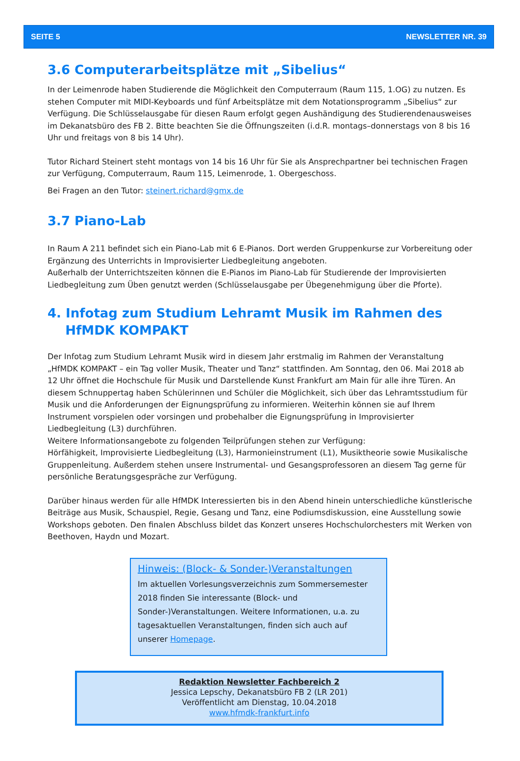SEITE 5 NEWSLETTER NR. 39
3.6 Computerarbeitsplätze mit „Sibelius“
In der Leimenrode haben Studierende die Möglichkeit den Computerraum (Raum 115, 1.OG) zu nutzen. Es stehen Computer mit MIDI-Keyboards und fünf Arbeitsplätze mit dem Notationsprogramm „Sibelius“ zur Verfügung. Die Schlüsselausgabe für diesen Raum erfolgt gegen Aushändigung des Studierendenausweises im Dekanatsbüro des FB 2. Bitte beachten Sie die Öffnungszeiten (i.d.R. montags–donnerstags von 8 bis 16 Uhr und freitags von 8 bis 14 Uhr).
Tutor Richard Steinert steht montags von 14 bis 16 Uhr für Sie als Ansprechpartner bei technischen Fragen zur Verfügung, Computerraum, Raum 115, Leimenrode, 1. Obergeschoss.
Bei Fragen an den Tutor: steinert.richard@gmx.de
3.7 Piano-Lab
In Raum A 211 befindet sich ein Piano-Lab mit 6 E-Pianos. Dort werden Gruppenkurse zur Vorbereitung oder Ergänzung des Unterrichts in Improvisierter Liedbegleitung angeboten.
Außerhalb der Unterrichtszeiten können die E-Pianos im Piano-Lab für Studierende der Improvisierten Liedbegleitung zum Üben genutzt werden (Schlüsselausgabe per Übegenehmigung über die Pforte).
4. Infotag zum Studium Lehramt Musik im Rahmen des
HfMDK KOMPAKT
Der Infotag zum Studium Lehramt Musik wird in diesem Jahr erstmalig im Rahmen der Veranstaltung „HfMDK KOMPAKT – ein Tag voller Musik, Theater und Tanz“ stattfinden. Am Sonntag, den 06. Mai 2018 ab 12 Uhr öffnet die Hochschule für Musik und Darstellende Kunst Frankfurt am Main für alle ihre Türen. An diesem Schnuppertag haben Schülerinnen und Schüler die Möglichkeit, sich über das Lehramtsstudium für Musik und die Anforderungen der Eignungsprüfung zu informieren. Weiterhin können sie auf Ihrem Instrument vorspielen oder vorsingen und probehalber die Eignungsprüfung in Improvisierter Liedbegleitung (L3) durchführen.
Weitere Informationsangebote zu folgenden Teilprüfungen stehen zur Verfügung:
Hörfähigkeit, Improvisierte Liedbegleitung (L3), Harmonieinstrument (L1), Musiktheorie sowie Musikalische Gruppenleitung. Außerdem stehen unsere Instrumental- und Gesangsprofessoren an diesem Tag gerne für persönliche Beratungsgespräche zur Verfügung.
Darüber hinaus werden für alle HfMDK Interessierten bis in den Abend hinein unterschiedliche künstlerische Beiträge aus Musik, Schauspiel, Regie, Gesang und Tanz, eine Podiumsdiskussion, eine Ausstellung sowie Workshops geboten. Den finalen Abschluss bildet das Konzert unseres Hochschulorchesters mit Werken von Beethoven, Haydn und Mozart.
Hinweis: (Block- & Sonder-)Veranstaltungen
Im aktuellen Vorlesungsverzeichnis zum Sommersemester 2018 finden Sie interessante (Block- und Sonder-)Veranstaltungen. Weitere Informationen, u.a. zu tagesaktuellen Veranstaltungen, finden sich auch auf unserer Homepage.
Redaktion Newsletter Fachbereich 2
Jessica Lepschy, Dekanatsbüro FB 2 (LR 201)
Veröffentlicht am Dienstag, 10.04.2018
www.hfmdk-frankfurt.info